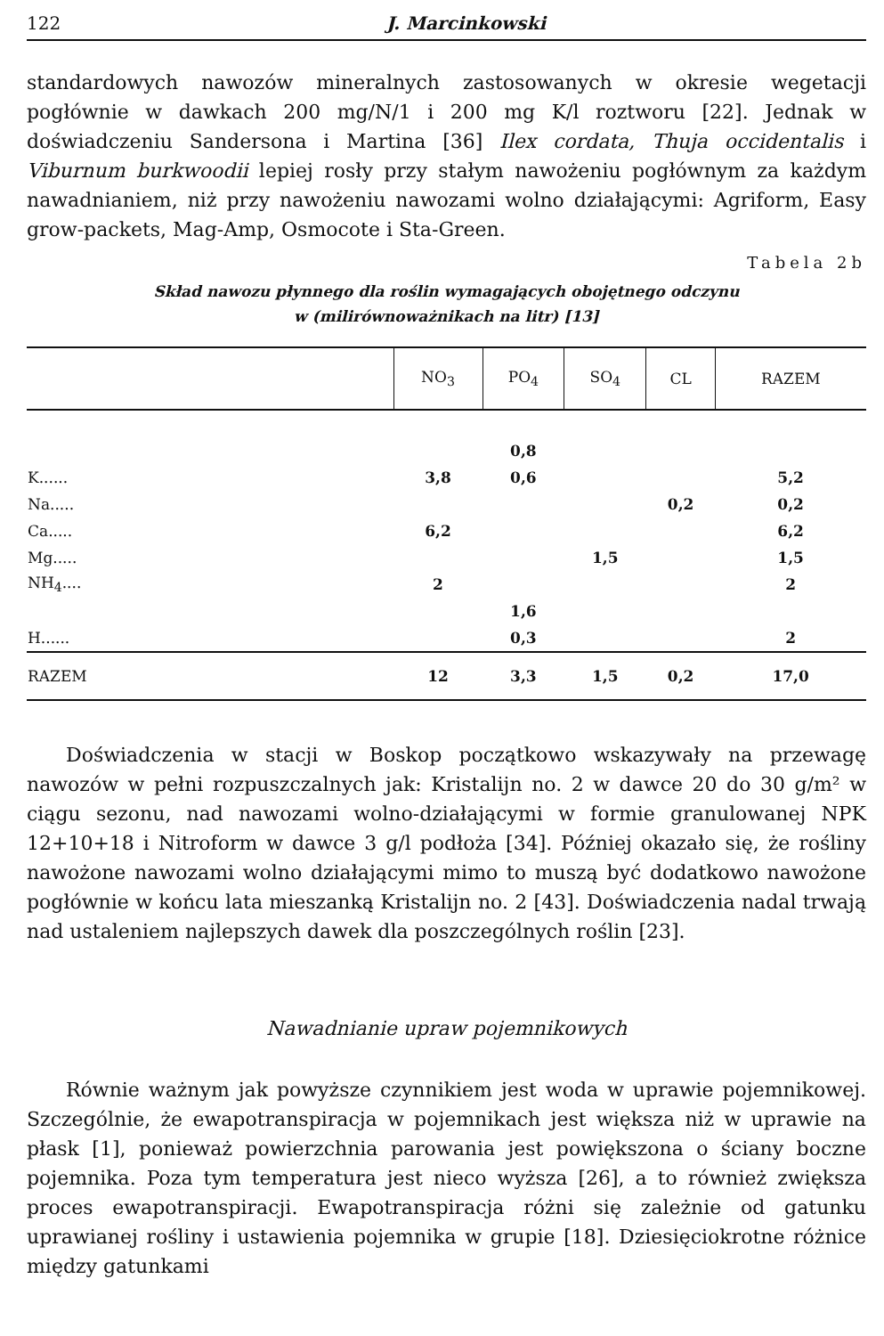122 J. Marcinkowski
standardowych nawozów mineralnych zastosowanych w okresie wegetacji pogłównie w dawkach 200 mg/N/1 i 200 mg K/l roztworu [22]. Jednak w doświadczeniu Sandersona i Martina [36] Ilex cordata, Thuja occidentalis i Viburnum burkwoodii lepiej rosły przy stałym nawożeniu pogłównym za każdym nawadnianiem, niż przy nawożeniu nawozami wolno działającymi: Agriform, Easy grow-packets, Mag-Amp, Osmocote i Sta-Green.
Tabela 2b
Skład nawozu płynnego dla roślin wymagających obojętnego odczynu
w (milirównoważnikach na litr) [13]
| | NO<sub>3</sub> | PO<sub>4</sub> | SO<sub>4</sub> | CL | RAZEM |
| --- | --- | --- | --- | --- | --- |
| | | 0,8 | | | |
| K...... | 3,8 | 0,6 | | | 5,2 |
| Na..... | | | | 0,2 | 0,2 |
| Ca..... | 6,2 | | | | 6,2 |
| Mg..... | | | 1,5 | | 1,5 |
| NH<sub>4</sub>.... | 2 | | | | 2 |
| | | 1,6 | | | |
| H...... | | 0,3 | | | 2 |
| RAZEM | 12 | 3,3 | 1,5 | 0,2 | 17,0 |
Doświadczenia w stacji w Boskop początkowo wskazywały na przewagę nawozów w pełni rozpuszczalnych jak: Kristalijn no. 2 w dawce 20 do 30 g/m² w ciągu sezonu, nad nawozami wolno-działającymi w formie granulowanej NPK 12+10+18 i Nitroform w dawce 3 g/l podłoża [34]. Później okazało się, że rośliny nawożone nawozami wolno działającymi mimo to muszą być dodatkowo nawożone pogłównie w końcu lata mieszanką Kristalijn no. 2 [43]. Doświadczenia nadal trwają nad ustaleniem najlepszych dawek dla poszczególnych roślin [23].
Nawadnianie upraw pojemnikowych
Równie ważnym jak powyższe czynnikiem jest woda w uprawie pojemnikowej. Szczególnie, że ewapotranspiracja w pojemnikach jest większa niż w uprawie na płask [1], ponieważ powierzchnia parowania jest powiększona o ściany boczne pojemnika. Poza tym temperatura jest nieco wyższa [26], a to również zwiększa proces ewapotranspiracji. Ewapotranspiracja różni się zależnie od gatunku uprawianej rośliny i ustawienia pojemnika w grupie [18]. Dziesięciokrotne różnice między gatunkami